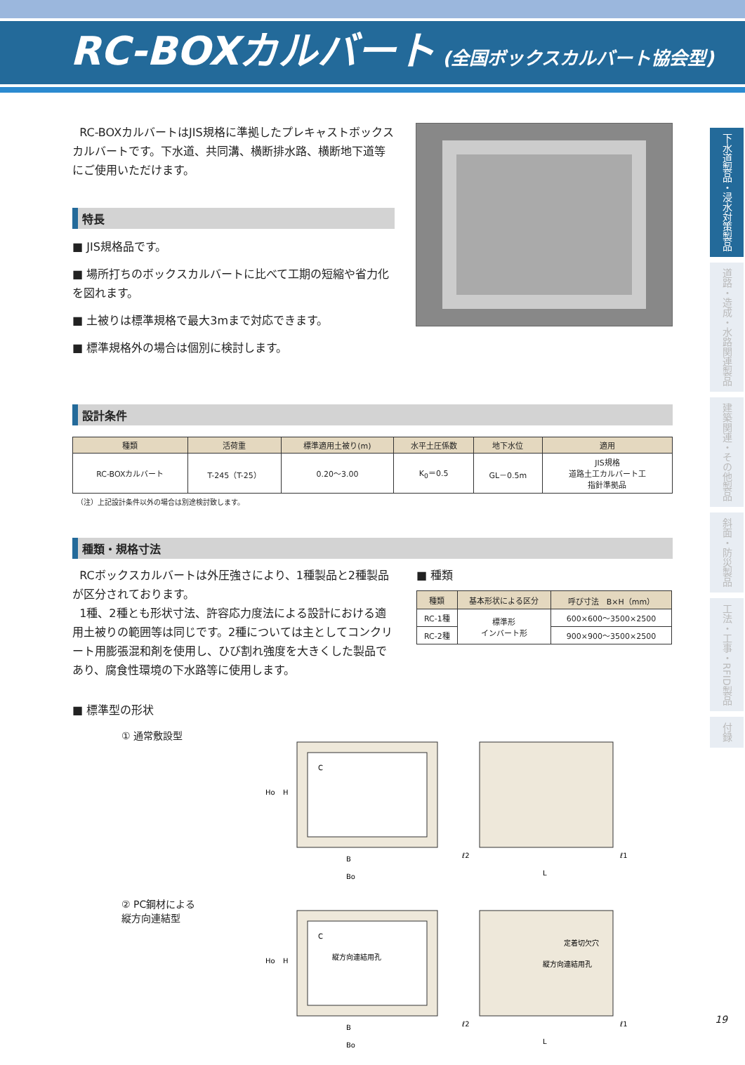RC-BOXカルバート (全国ボックスカルバート協会型)
RC-BOXカルバートはJIS規格に準拠したプレキャストボックスカルバートです。下水道、共同溝、横断排水路、横断地下道等にご使用いただけます。
特長
■ JIS規格品です。
■ 場所打ちのボックスカルバートに比べて工期の短縮や省力化を図れます。
■ 土被りは標準規格で最大3mまで対応できます。
■ 標準規格外の場合は個別に検討します。
設計条件
| 種類 | 活荷重 | 標準適用土被り(m) | 水平土圧係数 | 地下水位 | 適用 |
| --- | --- | --- | --- | --- | --- |
| RC-BOXカルバート | T-245（T-25） | 0.20～3.00 | K<sub>0</sub>＝0.5 | GL－0.5m | JIS規格 道路土工カルバート工 指針準拠品 |
（注）上記設計条件以外の場合は別途検討致します。
種類・規格寸法
RCボックスカルバートは外圧強さにより、1種製品と2種製品が区分されております。
1種、2種とも形状寸法、許容応力度法による設計における適用土被りの範囲等は同じです。2種については主としてコンクリート用膨張混和剤を使用し、ひび割れ強度を大きくした製品であり、腐食性環境の下水路等に使用します。
■ 種類
| 種類 | 基本形状による区分 | 呼び寸法 B×H（mm） |
| --- | --- | --- |
| RC-1種 | 標準形 インバート形 | 600×600～3500×2500 |
| RC-2種 | | 900×900～3500×2500 |
■ 標準型の形状
① 通常敷設型
B
Bo
Ho
H
C
ℓ2
ℓ1
L
② PC鋼材による
縦方向連結型
縦方向連結用孔
B
Bo
Ho
H
C
定着切欠穴
縦方向連結用孔
ℓ2
ℓ1
L
下水道製品・浸水対策製品
道路・造成・水路関連製品
建築関連・その他製品
斜面・防災製品
工法・工事・RFID製品
付録
19